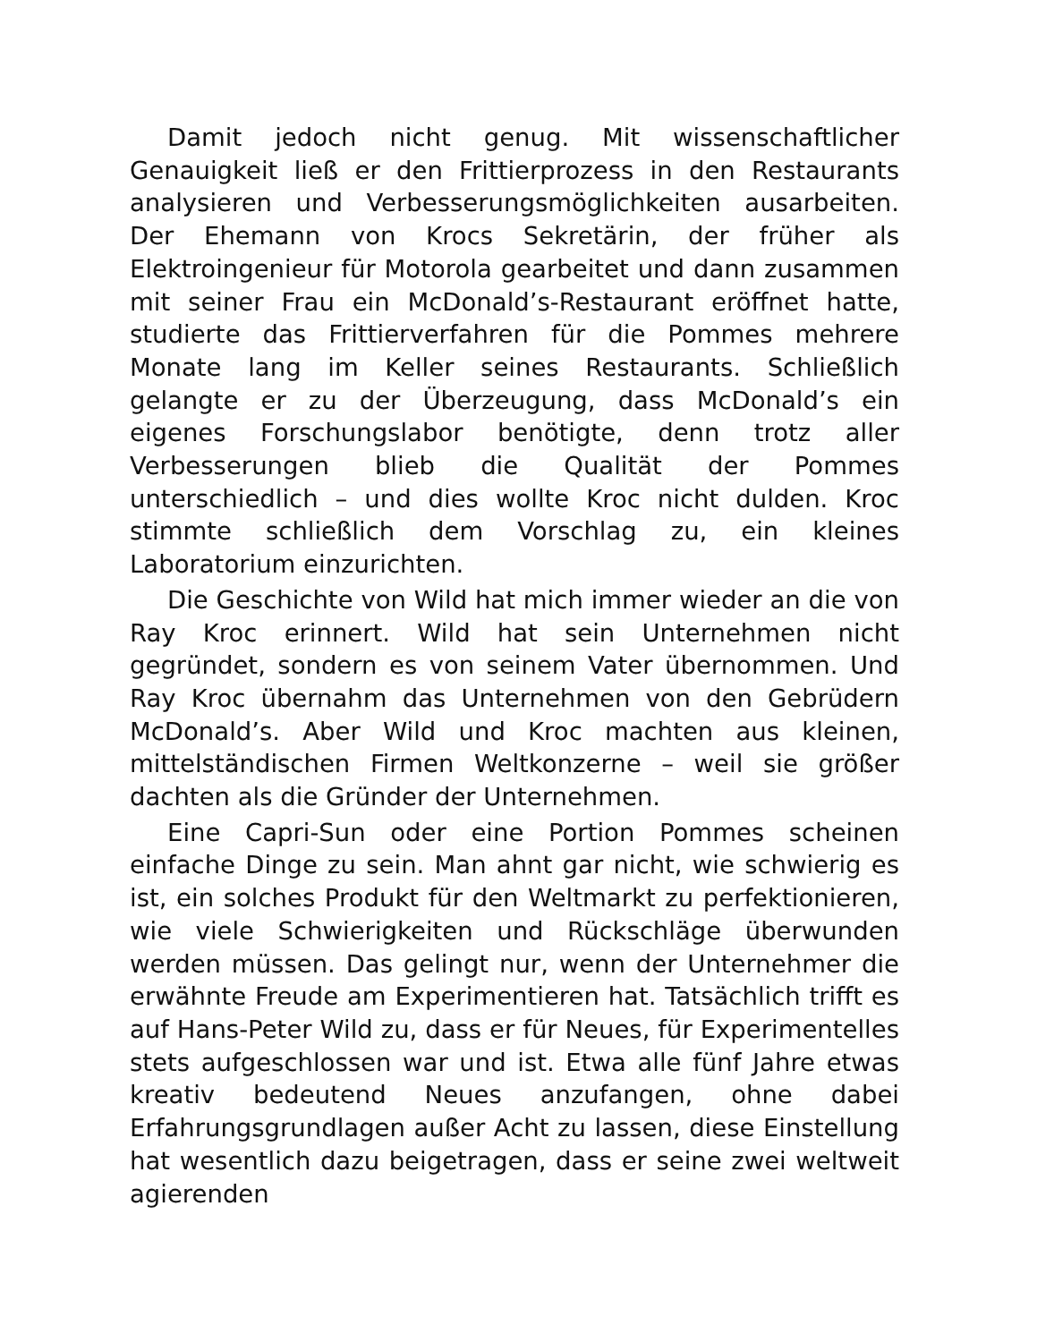Damit jedoch nicht genug. Mit wissenschaftlicher Genauigkeit ließ er den Frittierprozess in den Restaurants analysieren und Verbesserungsmöglichkeiten ausarbeiten. Der Ehemann von Krocs Sekretärin, der früher als Elektroingenieur für Motorola gearbeitet und dann zusammen mit seiner Frau ein McDonald’s-Restaurant eröffnet hatte, studierte das Frittierverfahren für die Pommes mehrere Monate lang im Keller seines Restaurants. Schließlich gelangte er zu der Überzeugung, dass McDonald’s ein eigenes Forschungslabor benötigte, denn trotz aller Verbesserungen blieb die Qualität der Pommes unterschiedlich – und dies wollte Kroc nicht dulden. Kroc stimmte schließlich dem Vorschlag zu, ein kleines Laboratorium einzurichten.
Die Geschichte von Wild hat mich immer wieder an die von Ray Kroc erinnert. Wild hat sein Unternehmen nicht gegründet, sondern es von seinem Vater übernommen. Und Ray Kroc übernahm das Unternehmen von den Gebrüdern McDonald’s. Aber Wild und Kroc machten aus kleinen, mittelständischen Firmen Weltkonzerne – weil sie größer dachten als die Gründer der Unternehmen.
Eine Capri-Sun oder eine Portion Pommes scheinen einfache Dinge zu sein. Man ahnt gar nicht, wie schwierig es ist, ein solches Produkt für den Weltmarkt zu perfektionieren, wie viele Schwierigkeiten und Rückschläge überwunden werden müssen. Das gelingt nur, wenn der Unternehmer die erwähnte Freude am Experimentieren hat. Tatsächlich trifft es auf Hans-Peter Wild zu, dass er für Neues, für Experimentelles stets aufgeschlossen war und ist. Etwa alle fünf Jahre etwas kreativ bedeutend Neues anzufangen, ohne dabei Erfahrungsgrundlagen außer Acht zu lassen, diese Einstellung hat wesentlich dazu beigetragen, dass er seine zwei weltweit agierenden